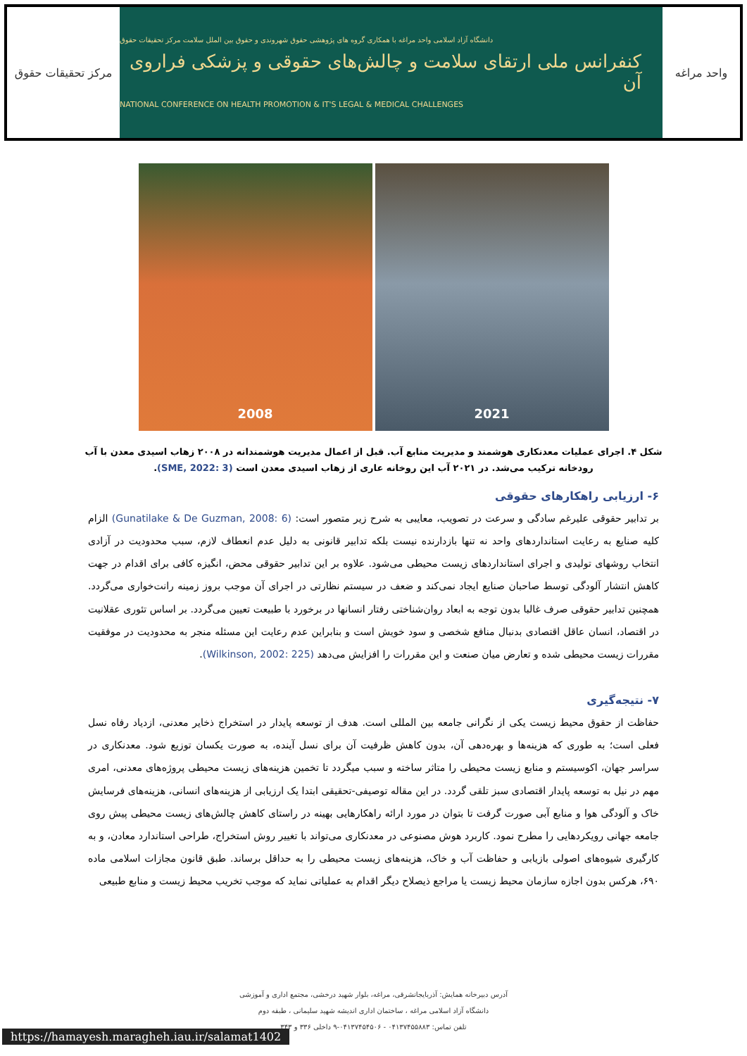مرکز تحقیقات حقوق
دانشگاه آزاد اسلامی واحد مراغه با همکاری گروه های پژوهشی حقوق شهروندی و حقوق بین الملل سلامت مرکز تحقیقات حقوق
کنفرانس ملی ارتقای سلامت و چالش‌های حقوقی و پزشکی فراروی آن
NATIONAL CONFERENCE ON HEALTH PROMOTION & IT'S LEGAL & MEDICAL CHALLENGES
واحد مراغه
2008 2021
شکل ۴. اجرای عملیات معدنکاری هوشمند و مدیریت منابع آب. قبل از اعمال مدیریت هوشمندانه در ۲۰۰۸ زهاب اسیدی معدن با آب رودخانه ترکیب می‌شد. در ۲۰۲۱ آب این روخانه عاری از زهاب اسیدی معدن است (SME, 2022: 3).
۶- ارزیابی راهکارهای حقوقی
بر تدابیر حقوقی علیرغم سادگی و سرعت در تصویب، معایبی به شرح زیر متصور است: (Gunatilake & De Guzman, 2008: 6) الزام کلیه صنایع به رعایت استانداردهای واحد نه تنها بازدارنده نیست بلکه تدابیر قانونی به دلیل عدم انعطاف لازم، سبب محدودیت در آزادی انتخاب روشهای تولیدی و اجرای استانداردهای زیست محیطی می‌شود. علاوه بر این تدابیر حقوقی محض، انگیزه کافی برای اقدام در جهت کاهش انتشار آلودگی توسط صاحبان صنایع ایجاد نمی‌کند و ضعف در سیستم نظارتی در اجرای آن موجب بروز زمینه رانت‌خواری می‌گردد. همچنین تدابیر حقوقی صرف غالبا بدون توجه به ابعاد روان‌شناختی رفتار انسانها در برخورد با طبیعت تعیین می‌گردد. بر اساس تئوری عقلانیت در اقتصاد، انسان عاقل اقتصادی بدنبال منافع شخصی و سود خویش است و بنابراین عدم رعایت این مسئله منجر به محدودیت در موفقیت مقررات زیست محیطی شده و تعارض میان صنعت و این مقررات را افزایش می‌دهد (Wilkinson, 2002: 225).
۷- نتیجه‌گیری
حفاظت از حقوق محیط زیست یکی از نگرانی جامعه بین المللی است. هدف از توسعه پایدار در استخراج ذخایر معدنی، ازدیاد رفاه نسل فعلی است؛ به طوری که هزینه‌ها و بهره‌دهی آن، بدون کاهش ظرفیت آن برای نسل آینده، به صورت یکسان توزیع شود. معدنکاری در سراسر جهان، اکوسیستم و منابع زیست محیطی را متاثر ساخته و سبب میگردد تا تخمین هزینه‌های زیست محیطی پروژه‌های معدنی، امری مهم در نیل به توسعه پایدار اقتصادی سبز تلقی گردد. در این مقاله توصیفی-تحقیقی ابتدا یک ارزیابی از هزینه‌های انسانی، هزینه‌های فرسایش خاک و آلودگی هوا و منابع آبی صورت گرفت تا بتوان در مورد ارائه راهکارهایی بهینه در راستای کاهش چالش‌های زیست محیطی پیش روی جامعه جهانی رویکردهایی را مطرح نمود. کاربرد هوش مصنوعی در معدنکاری می‌تواند با تغییر روش استخراج، طراحی استاندارد معادن، و به کارگیری شیوه‌های اصولی بازیابی و حفاظت آب و خاک، هزینه‌های زیست محیطی را به حداقل برساند. طبق قانون مجازات اسلامی ماده ۶۹۰، هرکس بدون اجازه سازمان محیط زیست یا مراجع ذیصلاح دیگر اقدام به عملیاتی نماید که موجب تخریب محیط زیست و منابع طبیعی
آدرس دبیرخانه همایش: آذربایجانشرقی، مراغه، بلوار شهید درخشی، مجتمع اداری و آموزشی
دانشگاه آزاد اسلامی مراغه ، ساختمان اداری اندیشه شهید سلیمانی ، طبقه دوم
تلفن تماس: ۰۴۱۳۷۴۵۵۸۸۳ - ۰۴۱۳۷۴۵۴۵۰۶-۹ داخلی ۳۳۶ و ۳۴۳
https://hamayesh.maragheh.iau.ir/salamat1402